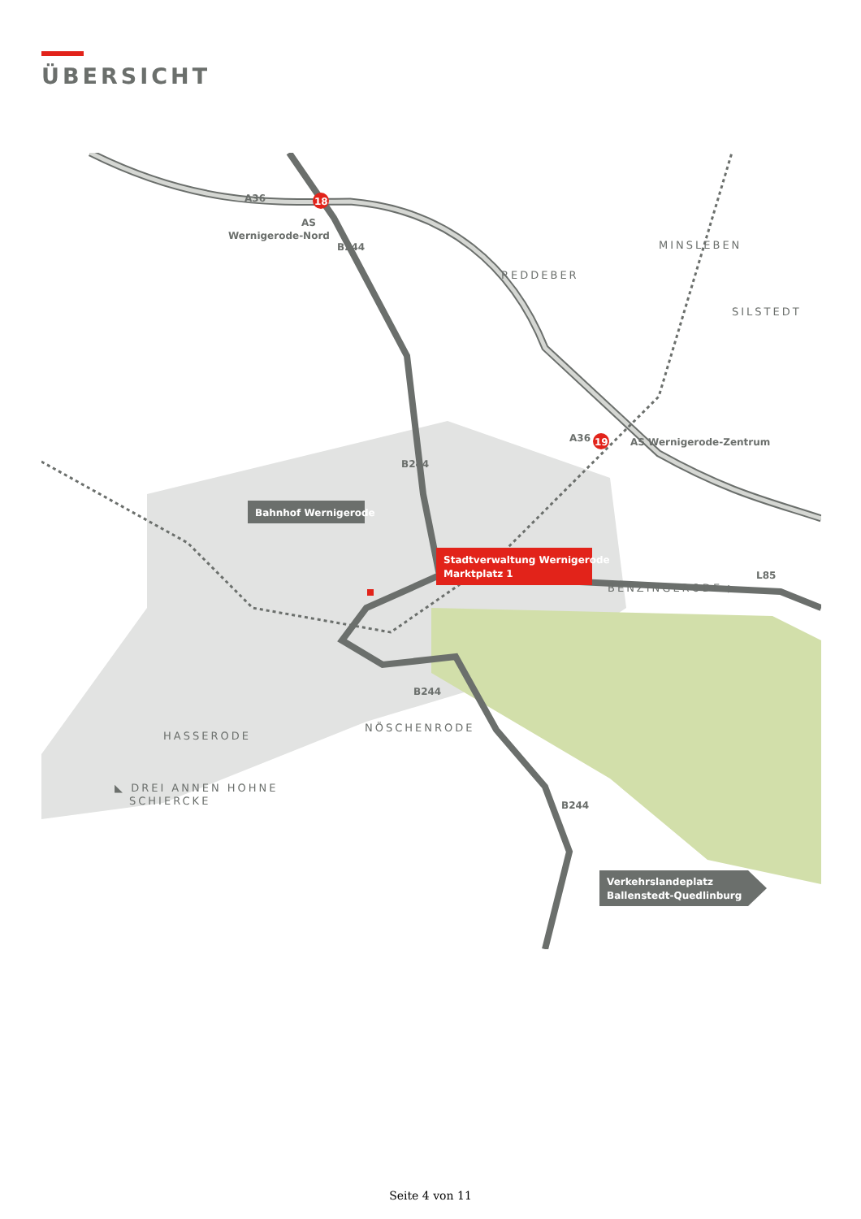ÜBERSICHT
A36
18
AS
Wernigerode-Nord
B244
REDDEBER
MINSLEBEN
SILSTEDT
A36
19
AS Wernigerode-Zentrum
B244
Bahnhof Wernigerode
Stadtverwaltung Wernigerode
Marktplatz 1
L85
BENZINGERODE ▶
B244
HASSERODE
NÖSCHENRODE
◣ DREI ANNEN HOHNE
SCHIERCKE
B244
Verkehrslandeplatz
Ballenstedt-Quedlinburg
Seite 4 von 11